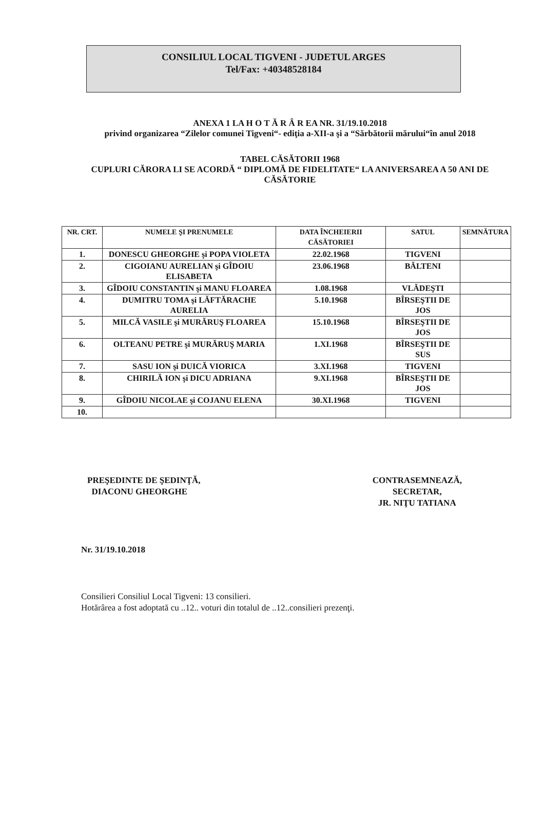CONSILIUL LOCAL TIGVENI - JUDETUL ARGES
Tel/Fax: +40348528184
ANEXA 1 LA H O T Ă R Â R EA NR. 31/19.10.2018
privind organizarea “Zilelor comunei Tigveni“- ediţia a-XII-a şi a “Sărbătorii mărului“în anul 2018
TABEL CĂSĂTORII 1968
CUPLURI CĂRORA LI SE ACORDĂ “ DIPLOMĂ DE FIDELITATE“ LA ANIVERSAREA A 50 ANI DE CĂSĂTORIE
| NR. CRT. | NUMELE ŞI PRENUMELE | DATA ÎNCHEIERII CĂSĂTORIEI | SATUL | SEMNĂTURA |
| --- | --- | --- | --- | --- |
| 1. | DONESCU GHEORGHE şi POPA VIOLETA | 22.02.1968 | TIGVENI | |
| 2. | CIGOIANU AURELIAN şi GÎDOIU ELISABETA | 23.06.1968 | BĂLTENI | |
| 3. | GÎDOIU CONSTANTIN şi MANU FLOAREA | 1.08.1968 | VLĂDEŞTI | |
| 4. | DUMITRU TOMA şi LĂFTĂRACHE AURELIA | 5.10.1968 | BÎRSEŞTII DE JOS | |
| 5. | MILCĂ VASILE şi MURĂRUŞ FLOAREA | 15.10.1968 | BÎRSEŞTII DE JOS | |
| 6. | OLTEANU PETRE şi MURĂRUŞ MARIA | 1.XI.1968 | BÎRSEŞTII DE SUS | |
| 7. | SASU ION şi DUICĂ VIORICA | 3.XI.1968 | TIGVENI | |
| 8. | CHIRILĂ ION şi DICU ADRIANA | 9.XI.1968 | BÎRSEŞTII DE JOS | |
| 9. | GÎDOIU NICOLAE şi COJANU ELENA | 30.XI.1968 | TIGVENI | |
| 10. | | | | |
PREŞEDINTE DE ŞEDINŢĂ,
DIACONU GHEORGHE
CONTRASEMNEAZĂ,
SECRETAR,
JR. NIŢU TATIANA
Nr. 31/19.10.2018
Consilieri Consiliul Local Tigveni: 13 consilieri.
Hotărârea a fost adoptată cu ..12.. voturi din totalul de ..12..consilieri prezenţi.